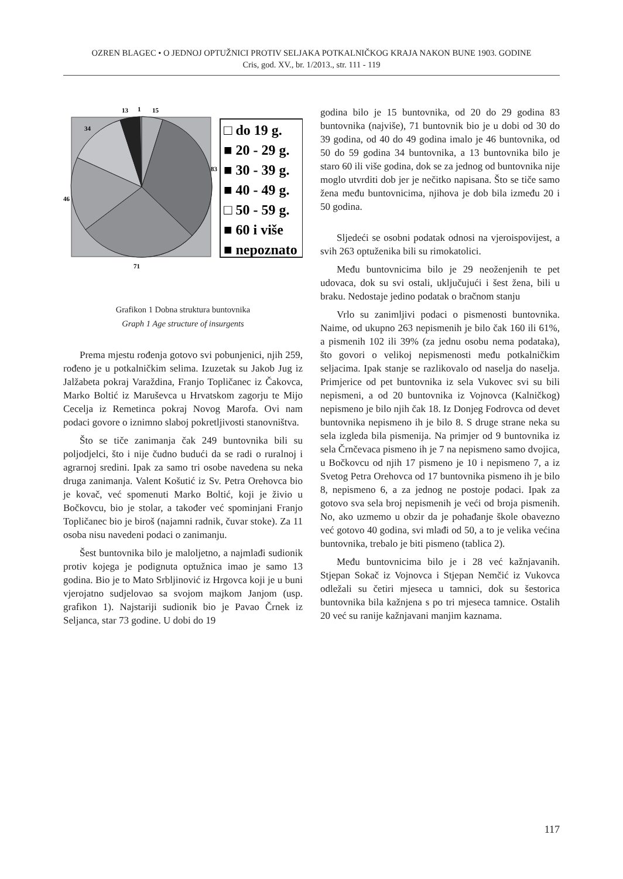OZREN BLAGEC • O JEDNOJ OPTUŽNICI PROTIV SELJAKA POTKALNIČKOG KRAJA NAKON BUNE 1903. GODINE
Cris, god. XV., br. 1/2013., str. 111 - 119
13
1
15
34
83
46
71
□ do 19 g.
■ 20 - 29 g.
■ 30 - 39 g.
■ 40 - 49 g.
□ 50 - 59 g.
■ 60 i više
■ nepoznato
Grafikon 1 Dobna struktura buntovnika
Graph 1 Age structure of insurgents
Prema mjestu rođenja gotovo svi pobunjenici, njih 259, rođeno je u potkalničkim selima. Izuzetak su Jakob Jug iz Jalžabeta pokraj Varaždina, Franjo Topličanec iz Čakovca, Marko Boltić iz Maruševca u Hrvatskom zagorju te Mijo Cecelja iz Remetinca pokraj Novog Marofa. Ovi nam podaci govore o iznimno slaboj pokretljivosti stanovništva.
Što se tiče zanimanja čak 249 buntovnika bili su poljodjelci, što i nije čudno budući da se radi o ruralnoj i agrarnoj sredini. Ipak za samo tri osobe navedena su neka druga zanimanja. Valent Košutić iz Sv. Petra Orehovca bio je kovač, već spomenuti Marko Boltić, koji je živio u Bočkovcu, bio je stolar, a također već spominjani Franjo Topličanec bio je biroš (najamni radnik, čuvar stoke). Za 11 osoba nisu navedeni podaci o zanimanju.
Šest buntovnika bilo je maloljetno, a najmlađi sudionik protiv kojega je podignuta optužnica imao je samo 13 godina. Bio je to Mato Srbljinović iz Hrgovca koji je u buni vjerojatno sudjelovao sa svojom majkom Janjom (usp. grafikon 1). Najstariji sudionik bio je Pavao Črnek iz Seljanca, star 73 godine. U dobi do 19
godina bilo je 15 buntovnika, od 20 do 29 godina 83 buntovnika (najviše), 71 buntovnik bio je u dobi od 30 do 39 godina, od 40 do 49 godina imalo je 46 buntovnika, od 50 do 59 godina 34 buntovnika, a 13 buntovnika bilo je staro 60 ili više godina, dok se za jednog od buntovnika nije moglo utvrditi dob jer je nečitko napisana. Što se tiče samo žena među buntovnicima, njihova je dob bila između 20 i 50 godina.
Sljedeći se osobni podatak odnosi na vjeroispovijest, a svih 263 optuženika bili su rimokatolici.
Među buntovnicima bilo je 29 neoženjenih te pet udovaca, dok su svi ostali, uključujući i šest žena, bili u braku. Nedostaje jedino podatak o bračnom stanju
Vrlo su zanimljivi podaci o pismenosti buntovnika. Naime, od ukupno 263 nepismenih je bilo čak 160 ili 61%, a pismenih 102 ili 39% (za jednu osobu nema podataka), što govori o velikoj nepismenosti među potkalničkim seljacima. Ipak stanje se razlikovalo od naselja do naselja. Primjerice od pet buntovnika iz sela Vukovec svi su bili nepismeni, a od 20 buntovnika iz Vojnovca (Kalničkog) nepismeno je bilo njih čak 18. Iz Donjeg Fodrovca od devet buntovnika nepismeno ih je bilo 8. S druge strane neka su sela izgleda bila pismenija. Na primjer od 9 buntovnika iz sela Črnčevaca pismeno ih je 7 na nepismeno samo dvojica, u Bočkovcu od njih 17 pismeno je 10 i nepismeno 7, a iz Svetog Petra Orehovca od 17 buntovnika pismeno ih je bilo 8, nepismeno 6, a za jednog ne postoje podaci. Ipak za gotovo sva sela broj nepismenih je veći od broja pismenih. No, ako uzmemo u obzir da je pohađanje škole obavezno već gotovo 40 godina, svi mlađi od 50, a to je velika većina buntovnika, trebalo je biti pismeno (tablica 2).
Među buntovnicima bilo je i 28 već kažnjavanih. Stjepan Sokač iz Vojnovca i Stjepan Nemčić iz Vukovca odležali su četiri mjeseca u tamnici, dok su šestorica buntovnika bila kažnjena s po tri mjeseca tamnice. Ostalih 20 već su ranije kažnjavani manjim kaznama.
117